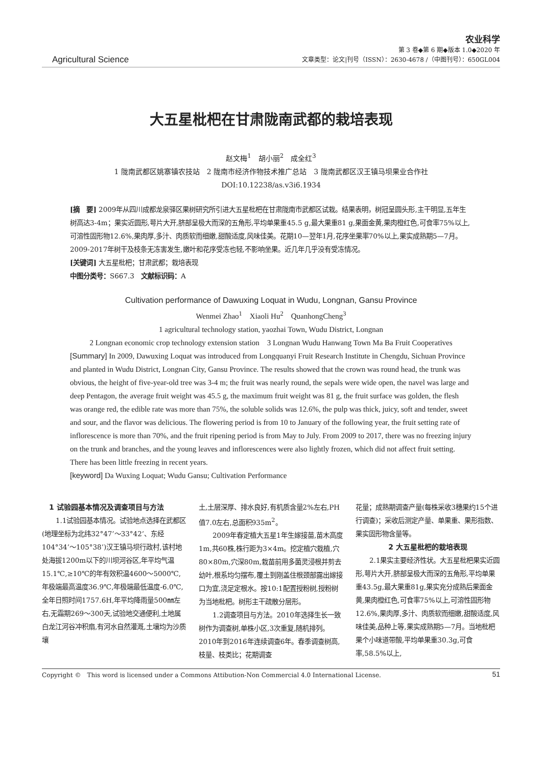Agricultural Science
农业科学
第 3 卷◆第 6 期◆版本 1.0◆2020 年
文章类型：论文|刊号（ISSN）：2630-4678 /（中图刊号）：650GL004
大五星枇杷在甘肃陇南武都的栽培表现
赵文梅<sup>1</sup>　胡小丽<sup>2</sup>　成全红<sup>3</sup>
1 陇南武都区姚寨镇农技站　2 陇南市经济作物技术推广总站　3 陇南武都区汉王镇马坝果业合作社
DOI:10.12238/as.v3i6.1934
[摘　要] 2009年从四川成都龙泉驿区果树研究所引进大五星枇杷在甘肃陇南市武都区试栽。结果表明，树冠呈圆头形,主干明显,五年生树高达3-4m；果实近圆形,萼片大开,脐部呈极大而深的五角形,平均单果重45.5 g,最大果重81 g,果面金黄,果肉橙红色,可食率75%以上,可溶性固形物12.6%,果肉厚,多汁、肉质软而细嫩,甜酸适度,风味佳美。花期10—翌年1月,花序坐果率70%以上,果实成熟期5—7月。2009-2017年树干及枝条无冻害发生,嫩叶和花序受冻也轻,不影响坐果。近几年几乎没有受冻情况。
[关键词] 大五星枇杷；甘肃武都；栽培表现
中图分类号：S667.3　文献标识码：A
Cultivation performance of Dawuxing Loquat in Wudu, Longnan, Gansu Province
Wenmei Zhao<sup>1</sup>　Xiaoli Hu<sup>2</sup>　QuanhongCheng<sup>3</sup>
1 agricultural technology station, yaozhai Town, Wudu District, Longnan
2 Longnan economic crop technology extension station　3 Longnan Wudu Hanwang Town Ma Ba Fruit Cooperatives
[Summary] In 2009, Dawuxing Loquat was introduced from Longquanyi Fruit Research Institute in Chengdu, Sichuan Province and planted in Wudu District, Longnan City, Gansu Province. The results showed that the crown was round head, the trunk was obvious, the height of five-year-old tree was 3-4 m; the fruit was nearly round, the sepals were wide open, the navel was large and deep Pentagon, the average fruit weight was 45.5 g, the maximum fruit weight was 81 g, the fruit surface was golden, the flesh was orange red, the edible rate was more than 75%, the soluble solids was 12.6%, the pulp was thick, juicy, soft and tender, sweet and sour, and the flavor was delicious. The flowering period is from 10 to January of the following year, the fruit setting rate of inflorescence is more than 70%, and the fruit ripening period is from May to July. From 2009 to 2017, there was no freezing injury on the trunk and branches, and the young leaves and inflorescences were also lightly frozen, which did not affect fruit setting. There has been little freezing in recent years.
[keyword] Da Wuxing Loquat; Wudu Gansu; Cultivation Performance
　1 试验园基本情况及调查项目与方法
1.1试验园基本情况。试验地点选择在武都区(地理坐标为北纬32°47’～33°42’、东经104°34’～105°38’)汉王镇马坝行政村,该村地处海拔1200m以下的川坝河谷区,年平均气温15.1℃,≥10℃的年有效积温4600～5000℃,年极端最高温度36.9℃,年极端最低温度-6.0℃,全年日照时间1757.6H,年平均降雨量500㎜左右,无霜期269～300天,试验地交通便利,土地属白龙江河谷冲积扇,有河水自然灌溉,土壤均为沙质壤
土,土层深厚、排水良好,有机质含量2%左右,PH值7.0左右,总面积935m<sup>2</sup>。
2009年春定植大五星1年生嫁接苗,苗木高度1m,共60株,株行距为3×4m。挖定植穴栽植,穴80×80m,穴深80m,栽苗前用多菌灵浸根并剪去幼叶,根系均匀摆布,覆土到刚盖住根颈部露出嫁接口为宜,浇足定根水。按10:1配置授粉树,授粉树为当地枇杷。树形主干疏散分层形。
1.2调查项目与方法。2010年选择生长一致树作为调查树,单株小区,3次重复,随机排列。2010年到2016年连续调查6年。春季调查树高,枝量、枝类比；花期调查
花量；成熟期调查产量(每株采收3穗果约15个进行调查)；采收后测定产量、单果重、果形指数、果实固形物含量等。
2 大五星枇杷的栽培表现
2.1果实主要经济性状。大五星枇杷果实近圆形,萼片大开,脐部呈极大而深的五角形,平均单果重43.5g,最大果重81g,果实充分成熟后果面金黄,果肉橙红色,可食率75%以上,可溶性固形物12.6%,果肉厚,多汁、肉质软而细嫩,甜酸适度,风味佳美,品种上等,果实成熟期5—7月。当地枇杷果个小味道带酸,平均单果重30.3g,可食率,58.5%以上,
Copyright ©　This word is licensed under a Commons Attibution-Non Commercial 4.0 International License. 51